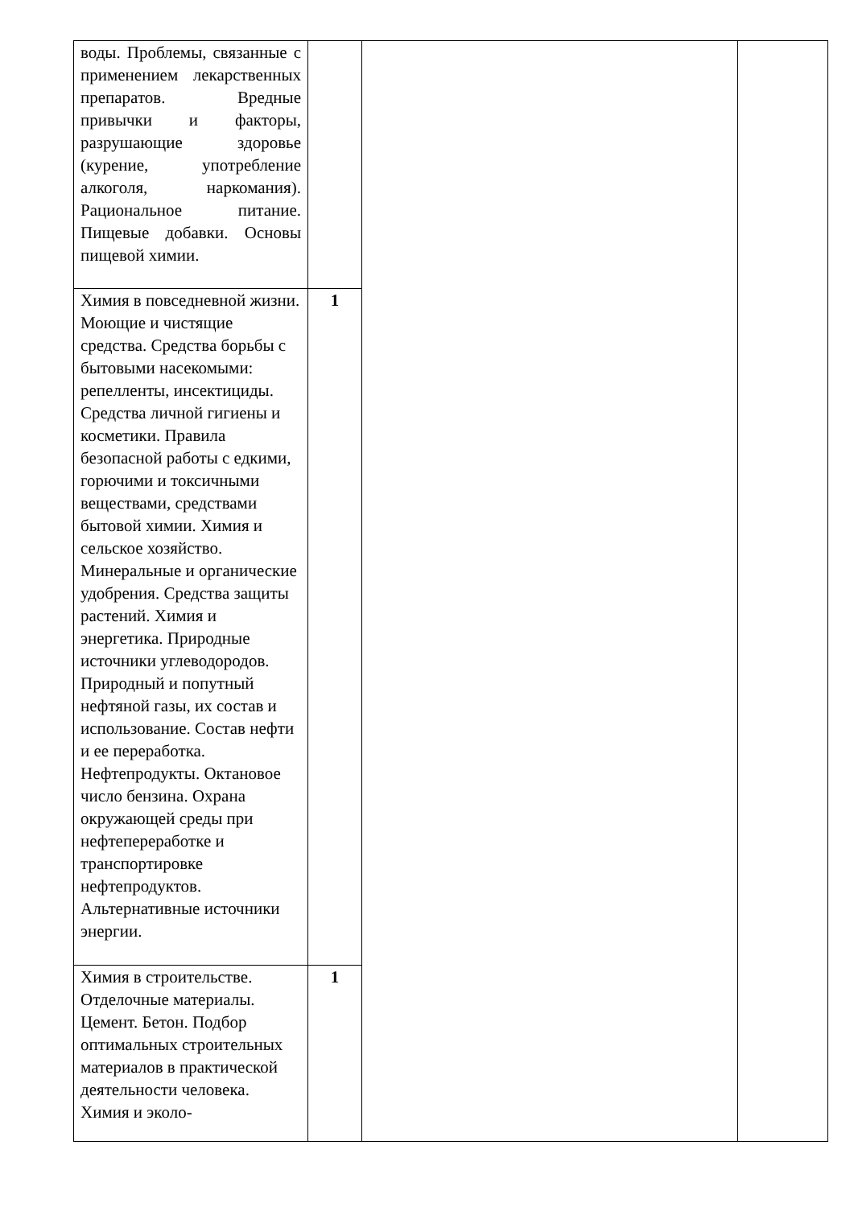| воды. Проблемы, связанные с применением лекарственных препаратов. Вредные привычки и факторы, разрушающие здоровье (курение, употребление алкоголя, наркомания). Рациональное питание. Пищевые добавки. Основы пищевой химии. | | | |
| Химия в повседневной жизни. Моющие и чистящие средства. Средства борьбы с бытовыми насекомыми: репелленты, инсектициды. Средства личной гигиены и косметики. Правила безопасной работы с едкими, горючими и токсичными веществами, средствами бытовой химии. Химия и сельское хозяйство. Минеральные и органические удобрения. Средства защиты растений. Химия и энергетика. Природные источники углеводородов. Природный и попутный нефтяной газы, их состав и использование. Состав нефти и ее переработка. Нефтепродукты. Октановое число бензина. Охрана окружающей среды при нефтепереработке и транспортировке нефтепродуктов. Альтернативные источники энергии. | 1 | | |
| Химия в строительстве. Отделочные материалы. Цемент. Бетон. Подбор оптимальных строительных материалов в практической деятельности человека. Химия и эколо- | 1 | | |